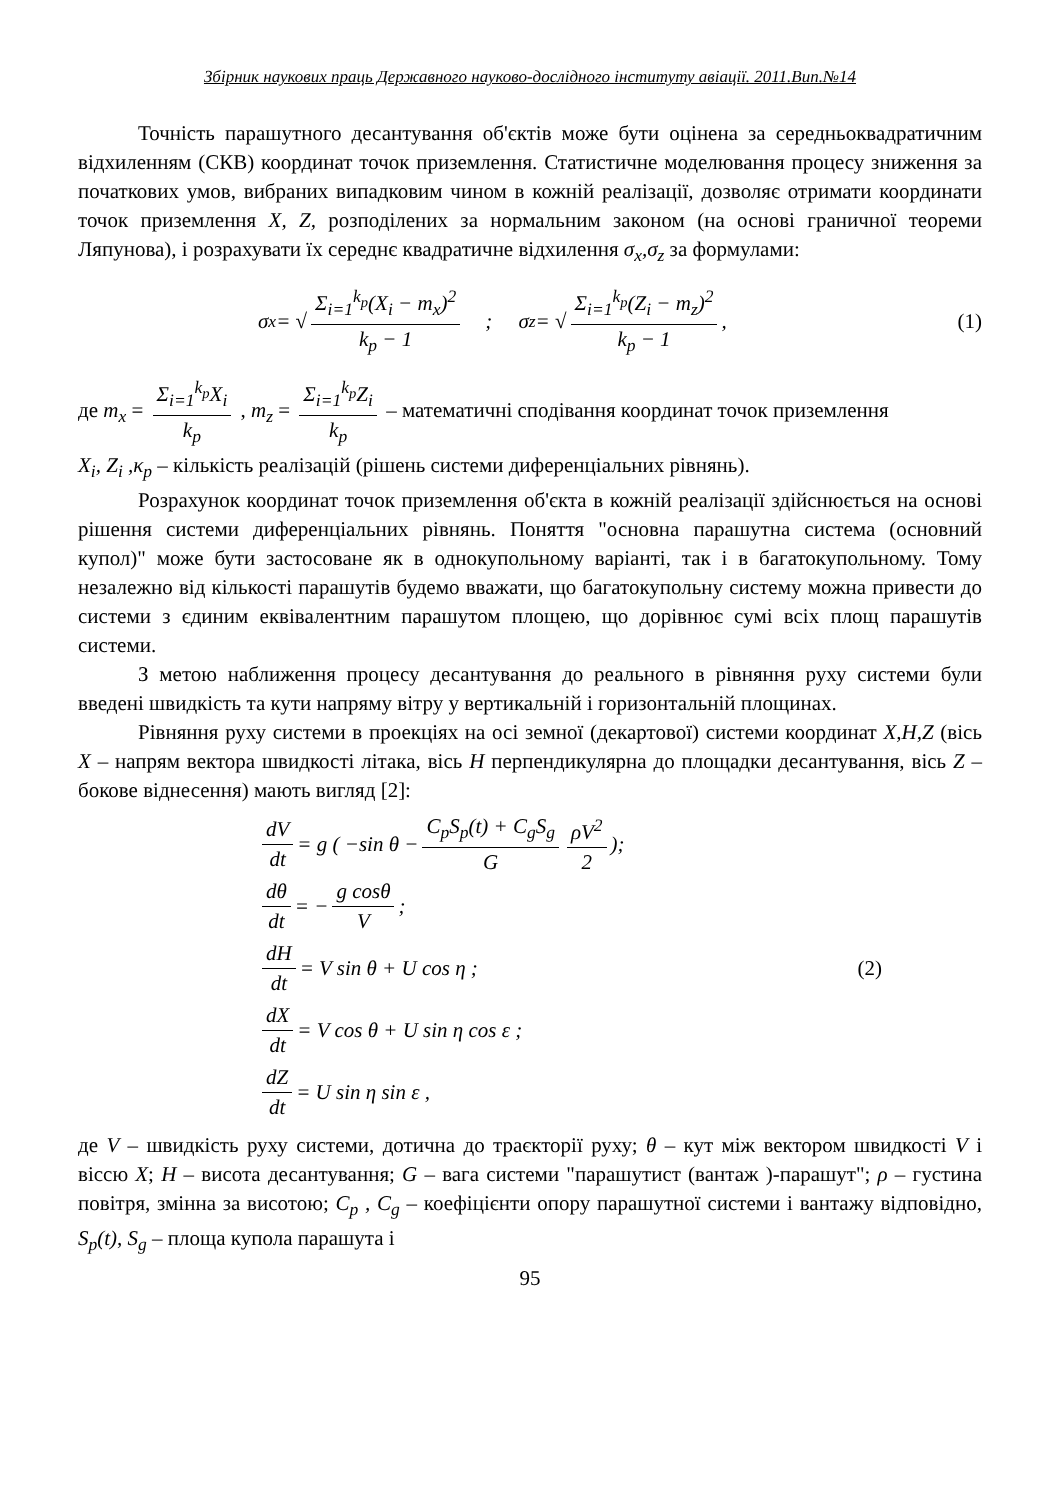Збірник наукових праць Державного науково-дослідного інституту авіації. 2011.Вип.№14
Точність парашутного десантування об'єктів може бути оцінена за середньоквадратичним відхиленням (СКВ) координат точок приземлення. Статистичне моделювання процесу зниження за початкових умов, вибраних випадковим чином в кожній реалізації, дозволяє отримати координати точок приземлення X, Z, розподілених за нормальним законом (на основі граничної теореми Ляпунова), і розрахувати їх середнє квадратичне відхилення σ<sub>x</sub>,σ<sub>z</sub> за формулами:
σ<sub>x</sub> = √ Σ<sub>i=1</sub><sup>k<sub>p</sub></sup>(X<sub>i</sub> − m<sub>x</sub>)<sup>2</sup> k<sub>p</sub> − 1 ; σ<sub>z</sub> = √ Σ<sub>i=1</sub><sup>k<sub>p</sub></sup>(Z<sub>i</sub> − m<sub>z</sub>)<sup>2</sup> k<sub>p</sub> − 1 , (1)
де m<sub>x</sub> = Σ<sub>i=1</sub><sup>k<sub>p</sub></sup>X<sub>i</sub> k<sub>p</sub> , m<sub>z</sub> = Σ<sub>i=1</sub><sup>k<sub>p</sub></sup>Z<sub>i</sub> k<sub>p</sub> – математичні сподівання координат точок приземлення
X<sub>i</sub>, Z<sub>i</sub> ,κ<sub>p</sub> – кількість реалізацій (рішень системи диференціальних рівнянь).
Розрахунок координат точок приземлення об'єкта в кожній реалізації здійснюється на основі рішення системи диференціальних рівнянь. Поняття "основна парашутна система (основний купол)" може бути застосоване як в однокупольному варіанті, так і в багатокупольному. Тому незалежно від кількості парашутів будемо вважати, що багатокупольну систему можна привести до системи з єдиним еквівалентним парашутом площею, що дорівнює сумі всіх площ парашутів системи.
З метою наближення процесу десантування до реального в рівняння руху системи були введені швидкість та кути напряму вітру у вертикальній і горизонтальній площинах.
Рівняння руху системи в проекціях на осі земної (декартової) системи координат X,H,Z (вісь X – напрям вектора швидкості літака, вісь H перпендикулярна до площадки десантування, вісь Z – бокове віднесення) мають вигляд [2]:
dV dt = g ( −sin θ − C<sub>p</sub>S<sub>p</sub>(t) + C<sub>g</sub>S<sub>g</sub> G ρV<sup>2</sup> 2 );
dθ dt = − g cosθ V ;
dH dt = V sin θ + U cos η ; (2)
dX dt = V cos θ + U sin η cos ε ;
dZ dt = U sin η sin ε ,
де V – швидкість руху системи, дотична до траєкторії руху; θ – кут між вектором швидкості V і віссю X; H – висота десантування; G – вага системи "парашутист (вантаж )-парашут"; ρ – густина повітря, змінна за висотою; C<sub>p</sub> , C<sub>g</sub> – коефіцієнти опору парашутної системи і вантажу відповідно, S<sub>p</sub>(t), S<sub>g</sub> – площа купола парашута і
95